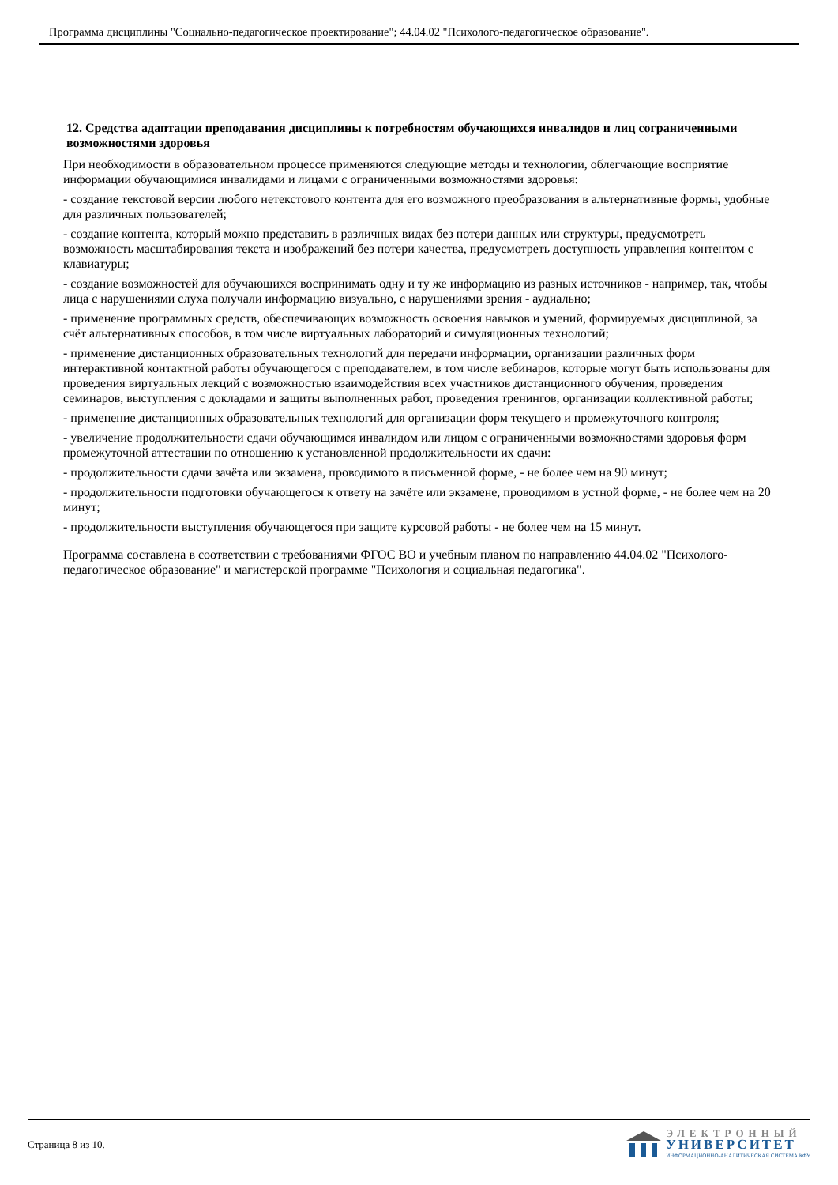Программа дисциплины "Социально-педагогическое проектирование"; 44.04.02 "Психолого-педагогическое образование".
12. Средства адаптации преподавания дисциплины к потребностям обучающихся инвалидов и лиц с ограниченными возможностями здоровья
При необходимости в образовательном процессе применяются следующие методы и технологии, облегчающие восприятие информации обучающимися инвалидами и лицами с ограниченными возможностями здоровья:
- создание текстовой версии любого нетекстового контента для его возможного преобразования в альтернативные формы, удобные для различных пользователей;
- создание контента, который можно представить в различных видах без потери данных или структуры, предусмотреть возможность масштабирования текста и изображений без потери качества, предусмотреть доступность управления контентом с клавиатуры;
- создание возможностей для обучающихся воспринимать одну и ту же информацию из разных источников - например, так, чтобы лица с нарушениями слуха получали информацию визуально, с нарушениями зрения - аудиально;
- применение программных средств, обеспечивающих возможность освоения навыков и умений, формируемых дисциплиной, за счёт альтернативных способов, в том числе виртуальных лабораторий и симуляционных технологий;
- применение дистанционных образовательных технологий для передачи информации, организации различных форм интерактивной контактной работы обучающегося с преподавателем, в том числе вебинаров, которые могут быть использованы для проведения виртуальных лекций с возможностью взаимодействия всех участников дистанционного обучения, проведения семинаров, выступления с докладами и защиты выполненных работ, проведения тренингов, организации коллективной работы;
- применение дистанционных образовательных технологий для организации форм текущего и промежуточного контроля;
- увеличение продолжительности сдачи обучающимся инвалидом или лицом с ограниченными возможностями здоровья форм промежуточной аттестации по отношению к установленной продолжительности их сдачи:
- продолжительности сдачи зачёта или экзамена, проводимого в письменной форме, - не более чем на 90 минут;
- продолжительности подготовки обучающегося к ответу на зачёте или экзамене, проводимом в устной форме, - не более чем на 20 минут;
- продолжительности выступления обучающегося при защите курсовой работы - не более чем на 15 минут.
Программа составлена в соответствии с требованиями ФГОС ВО и учебным планом по направлению 44.04.02 "Психолого-педагогическое образование" и магистерской программе "Психология и социальная педагогика".
Страница 8 из 10.
ЭЛЕКТРОННЫЙ
УНИВЕРСИТЕТ
ИНФОРМАЦИОННО-АНАЛИТИЧЕСКАЯ СИСТЕМА КФУ